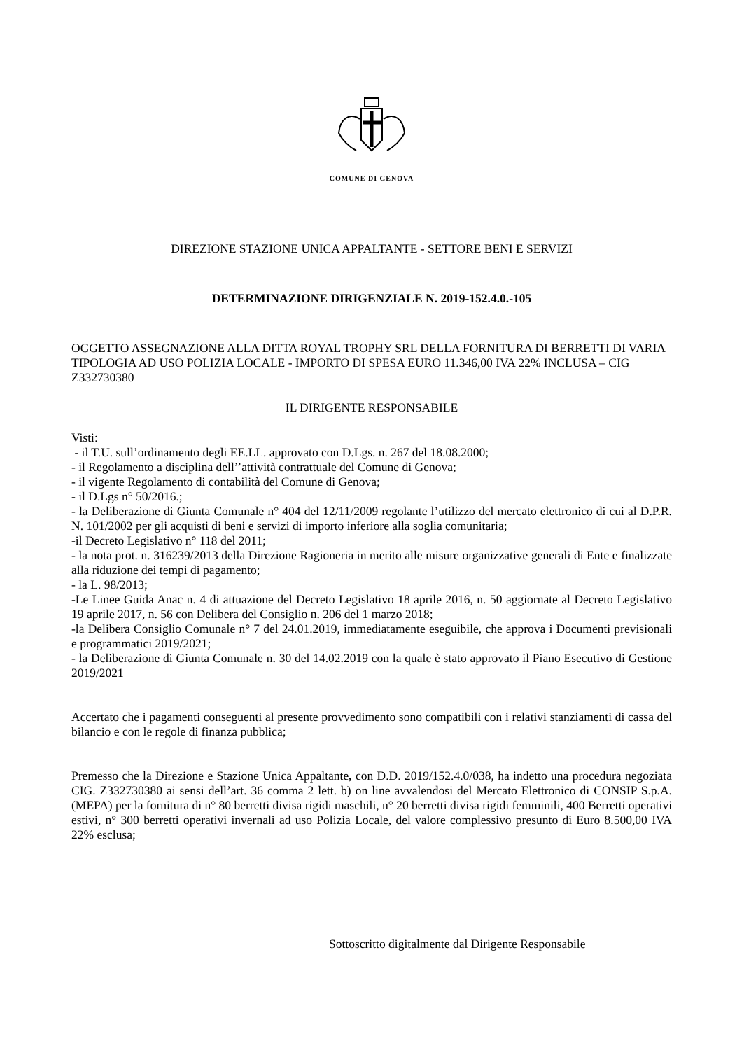COMUNE DI GENOVA
DIREZIONE STAZIONE UNICA APPALTANTE - SETTORE BENI E SERVIZI
DETERMINAZIONE DIRIGENZIALE N. 2019-152.4.0.-105
OGGETTO ASSEGNAZIONE ALLA DITTA ROYAL TROPHY SRL DELLA FORNITURA DI BERRETTI DI VARIA TIPOLOGIA AD USO POLIZIA LOCALE - IMPORTO DI SPESA EURO 11.346,00 IVA 22% INCLUSA – CIG Z332730380
IL DIRIGENTE RESPONSABILE
Visti:
- il T.U. sull’ordinamento degli EE.LL. approvato con D.Lgs. n. 267 del 18.08.2000;
- il Regolamento a disciplina dell’’attività contrattuale del Comune di Genova;
- il vigente Regolamento di contabilità del Comune di Genova;
- il D.Lgs n° 50/2016.;
- la Deliberazione di Giunta Comunale n° 404 del 12/11/2009 regolante l’utilizzo del mercato elettronico di cui al D.P.R. N. 101/2002 per gli acquisti di beni e servizi di importo inferiore alla soglia comunitaria;
-il Decreto Legislativo n° 118 del 2011;
- la nota prot. n. 316239/2013 della Direzione Ragioneria in merito alle misure organizzative generali di Ente e finalizzate alla riduzione dei tempi di pagamento;
- la L. 98/2013;
-Le Linee Guida Anac n. 4 di attuazione del Decreto Legislativo 18 aprile 2016, n. 50 aggiornate al Decreto Legislativo 19 aprile 2017, n. 56 con Delibera del Consiglio n. 206 del 1 marzo 2018;
-la Delibera Consiglio Comunale n° 7 del 24.01.2019, immediatamente eseguibile, che approva i Documenti previsionali e programmatici 2019/2021;
- la Deliberazione di Giunta Comunale n. 30 del 14.02.2019 con la quale è stato approvato il Piano Esecutivo di Gestione 2019/2021
Accertato che i pagamenti conseguenti al presente provvedimento sono compatibili con i relativi stanziamenti di cassa del bilancio e con le regole di finanza pubblica;
Premesso che la Direzione e Stazione Unica Appaltante, con D.D. 2019/152.4.0/038, ha indetto una procedura negoziata CIG. Z332730380 ai sensi dell’art. 36 comma 2 lett. b) on line avvalendosi del Mercato Elettronico di CONSIP S.p.A. (MEPA) per la fornitura di n° 80 berretti divisa rigidi maschili, n° 20 berretti divisa rigidi femminili, 400 Berretti operativi estivi, n° 300 berretti operativi invernali ad uso Polizia Locale, del valore complessivo presunto di Euro 8.500,00 IVA 22% esclusa;
Sottoscritto digitalmente dal Dirigente Responsabile